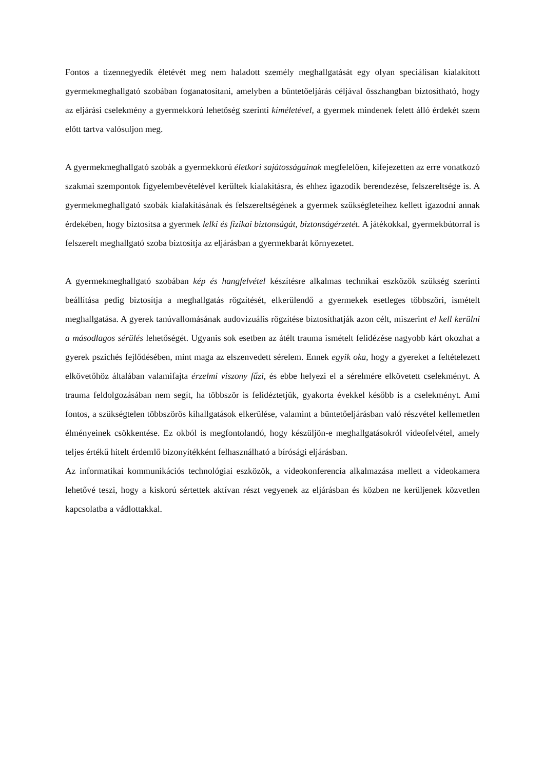Fontos a tizennegyedik életévét meg nem haladott személy meghallgatását egy olyan speciálisan kialakított gyermekmeghallgató szobában foganatosítani, amelyben a büntetőeljárás céljával összhangban biztosítható, hogy az eljárási cselekmény a gyermekkorú lehetőség szerinti kíméletével, a gyermek mindenek felett álló érdekét szem előtt tartva valósuljon meg.
A gyermekmeghallgató szobák a gyermekkorú életkori sajátosságainak megfelelően, kifejezetten az erre vonatkozó szakmai szempontok figyelembevételével kerültek kialakításra, és ehhez igazodik berendezése, felszereltsége is. A gyermekmeghallgató szobák kialakításának és felszereltségének a gyermek szükségleteihez kellett igazodni annak érdekében, hogy biztosítsa a gyermek lelki és fizikai biztonságát, biztonságérzetét. A játékokkal, gyermekbútorral is felszerelt meghallgató szoba biztosítja az eljárásban a gyermekbarát környezetet.
A gyermekmeghallgató szobában kép és hangfelvétel készítésre alkalmas technikai eszközök szükség szerinti beállítása pedig biztosítja a meghallgatás rögzítését, elkerülendő a gyermekek esetleges többszöri, ismételt meghallgatása. A gyerek tanúvallomásának audovizuális rögzítése biztosíthatják azon célt, miszerint el kell kerülni a másodlagos sérülés lehetőségét. Ugyanis sok esetben az átélt trauma ismételt felidézése nagyobb kárt okozhat a gyerek pszichés fejlődésében, mint maga az elszenvedett sérelem. Ennek egyik oka, hogy a gyereket a feltételezett elkövetőhöz általában valamifajta érzelmi viszony fűzi, és ebbe helyezi el a sérelmére elkövetett cselekményt. A trauma feldolgozásában nem segít, ha többször is felidéztetjük, gyakorta évekkel később is a cselekményt. Ami fontos, a szükségtelen többszörös kihallgatások elkerülése, valamint a büntetőeljárásban való részvétel kellemetlen élményeinek csökkentése. Ez okból is megfontolandó, hogy készüljön-e meghallgatásokról videofelvétel, amely teljes értékű hitelt érdemlő bizonyítékként felhasználható a bírósági eljárásban.
Az informatikai kommunikációs technológiai eszközök, a videokonferencia alkalmazása mellett a videokamera lehetővé teszi, hogy a kiskorú sértettek aktívan részt vegyenek az eljárásban és közben ne kerüljenek közvetlen kapcsolatba a vádlottakkal.